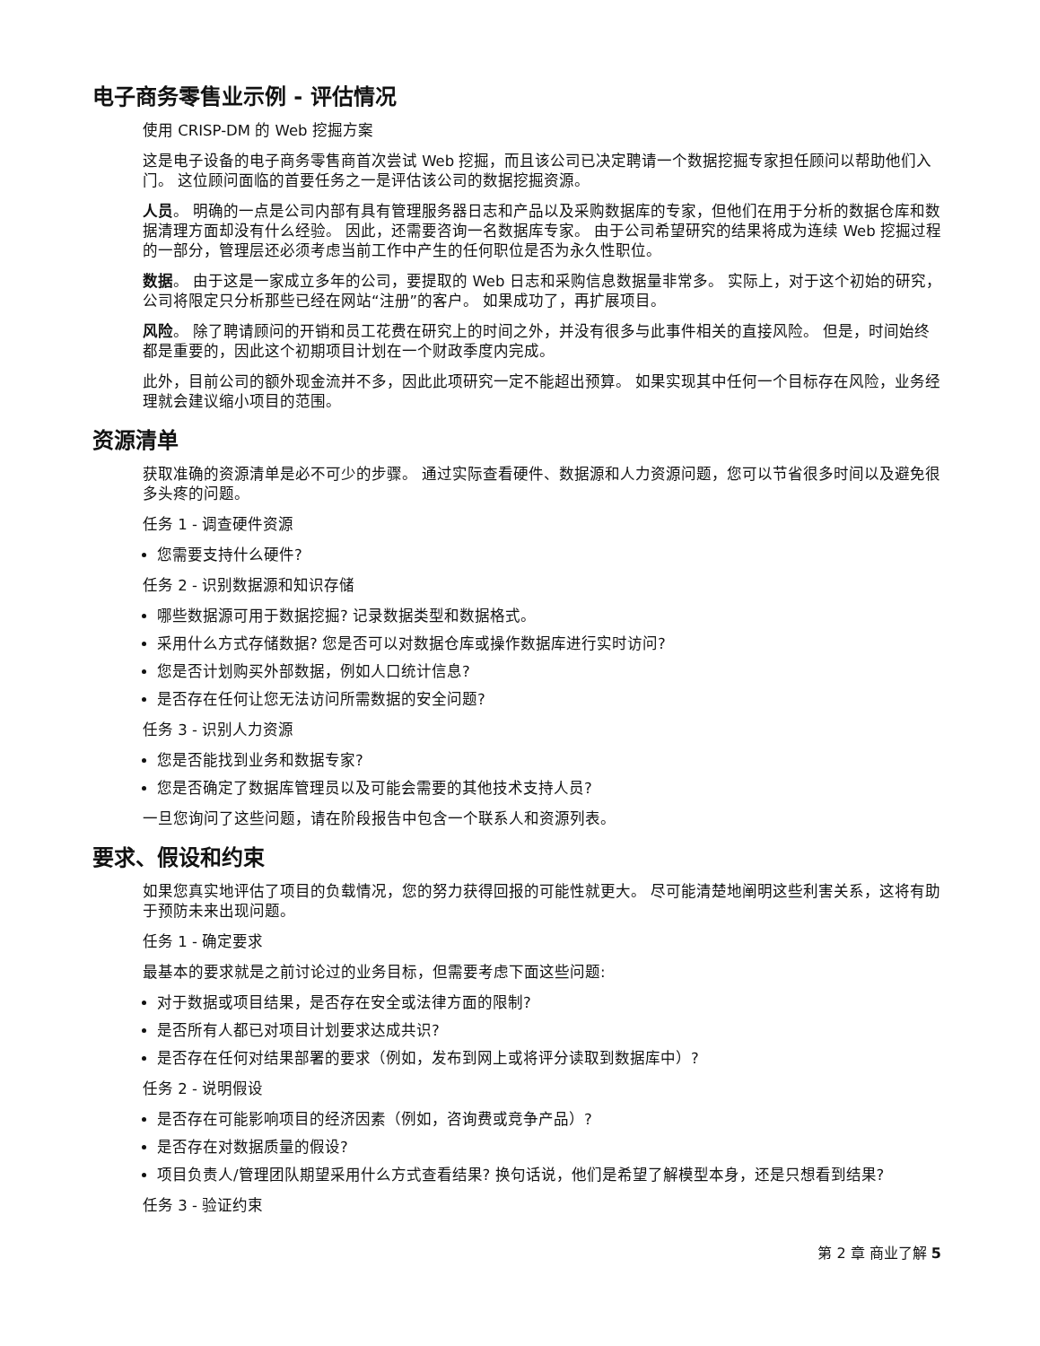电子商务零售业示例 - 评估情况
使用 CRISP-DM 的 Web 挖掘方案
这是电子设备的电子商务零售商首次尝试 Web 挖掘，而且该公司已决定聘请一个数据挖掘专家担任顾问以帮助他们入门。 这位顾问面临的首要任务之一是评估该公司的数据挖掘资源。
人员。 明确的一点是公司内部有具有管理服务器日志和产品以及采购数据库的专家，但他们在用于分析的数据仓库和数据清理方面却没有什么经验。 因此，还需要咨询一名数据库专家。 由于公司希望研究的结果将成为连续 Web 挖掘过程的一部分，管理层还必须考虑当前工作中产生的任何职位是否为永久性职位。
数据。 由于这是一家成立多年的公司，要提取的 Web 日志和采购信息数据量非常多。 实际上，对于这个初始的研究，公司将限定只分析那些已经在网站“注册”的客户。 如果成功了，再扩展项目。
风险。 除了聘请顾问的开销和员工花费在研究上的时间之外，并没有很多与此事件相关的直接风险。 但是，时间始终都是重要的，因此这个初期项目计划在一个财政季度内完成。
此外，目前公司的额外现金流并不多，因此此项研究一定不能超出预算。 如果实现其中任何一个目标存在风险，业务经理就会建议缩小项目的范围。
资源清单
获取准确的资源清单是必不可少的步骤。 通过实际查看硬件、数据源和人力资源问题，您可以节省很多时间以及避免很多头疼的问题。
任务 1 - 调查硬件资源
您需要支持什么硬件?
任务 2 - 识别数据源和知识存储
哪些数据源可用于数据挖掘? 记录数据类型和数据格式。
采用什么方式存储数据? 您是否可以对数据仓库或操作数据库进行实时访问?
您是否计划购买外部数据，例如人口统计信息?
是否存在任何让您无法访问所需数据的安全问题?
任务 3 - 识别人力资源
您是否能找到业务和数据专家?
您是否确定了数据库管理员以及可能会需要的其他技术支持人员?
一旦您询问了这些问题，请在阶段报告中包含一个联系人和资源列表。
要求、假设和约束
如果您真实地评估了项目的负载情况，您的努力获得回报的可能性就更大。 尽可能清楚地阐明这些利害关系，这将有助于预防未来出现问题。
任务 1 - 确定要求
最基本的要求就是之前讨论过的业务目标，但需要考虑下面这些问题:
对于数据或项目结果，是否存在安全或法律方面的限制?
是否所有人都已对项目计划要求达成共识?
是否存在任何对结果部署的要求（例如，发布到网上或将评分读取到数据库中）?
任务 2 - 说明假设
是否存在可能影响项目的经济因素（例如，咨询费或竞争产品）?
是否存在对数据质量的假设?
项目负责人/管理团队期望采用什么方式查看结果? 换句话说，他们是希望了解模型本身，还是只想看到结果?
任务 3 - 验证约束
第 2 章 商业了解 5